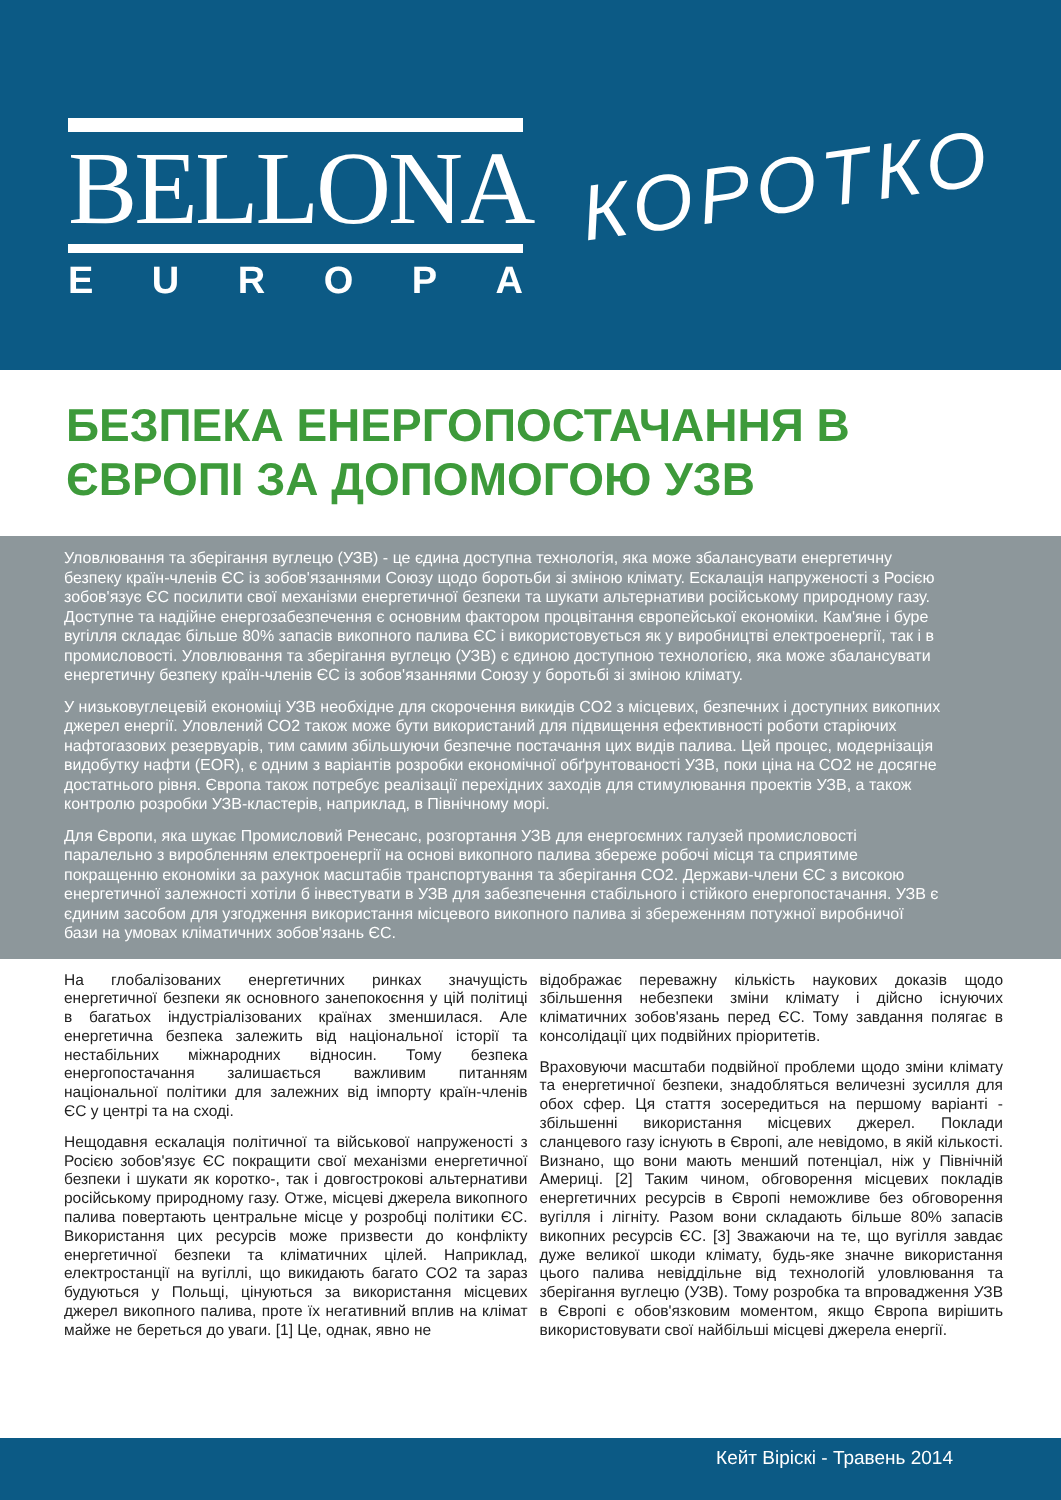BELLONA
EUROPA
КОРОТКО
БЕЗПЕКА ЕНЕРГОПОСТАЧАННЯ В
ЄВРОПІ ЗА ДОПОМОГОЮ УЗВ
Уловлювання та зберігання вуглецю (УЗВ) - це єдина доступна технологія, яка може збалансувати енергетичну безпеку країн-членів ЄС із зобов'язаннями Союзу щодо боротьби зі зміною клімату. Ескалація напруженості з Росією зобов'язує ЄС посилити свої механізми енергетичної безпеки та шукати альтернативи російському природному газу. Доступне та надійне енергозабезпечення є основним фактором процвітання європейської економіки. Кам'яне і буре вугілля складає більше 80% запасів викопного палива ЄС і використовується як у виробництві електроенергії, так і в промисловості. Уловлювання та зберігання вуглецю (УЗВ) є єдиною доступною технологією, яка може збалансувати енергетичну безпеку країн-членів ЄС із зобов'язаннями Союзу у боротьбі зі зміною клімату.
У низьковуглецевій економіці УЗВ необхідне для скорочення викидів CO2 з місцевих, безпечних і доступних викопних джерел енергії. Уловлений CO2 також може бути використаний для підвищення ефективності роботи старіючих нафтогазових резервуарів, тим самим збільшуючи безпечне постачання цих видів палива. Цей процес, модернізація видобутку нафти (EOR), є одним з варіантів розробки економічної обґрунтованості УЗВ, поки ціна на CO2 не досягне достатнього рівня. Європа також потребує реалізації перехідних заходів для стимулювання проектів УЗВ, а також контролю розробки УЗВ-кластерів, наприклад, в Північному морі.
Для Європи, яка шукає Промисловий Ренесанс, розгортання УЗВ для енергоємних галузей промисловості паралельно з виробленням електроенергії на основі викопного палива збереже робочі місця та сприятиме покращенню економіки за рахунок масштабів транспортування та зберігання CO2. Держави-члени ЄС з високою енергетичної залежності хотіли б інвестувати в УЗВ для забезпечення стабільного і стійкого енергопостачання. УЗВ є єдиним засобом для узгодження використання місцевого викопного палива зі збереженням потужної виробничої бази на умовах кліматичних зобов'язань ЄС.
На глобалізованих енергетичних ринках значущість енергетичної безпеки як основного занепокоєння у цій політиці в багатьох індустріалізованих країнах зменшилася. Але енергетична безпека залежить від національної історії та нестабільних міжнародних відносин. Тому безпека енергопостачання залишається важливим питанням національної політики для залежних від імпорту країн-членів ЄС у центрі та на сході.
Нещодавня ескалація політичної та військової напруженості з Росією зобов'язує ЄС покращити свої механізми енергетичної безпеки і шукати як коротко-, так і довгострокові альтернативи російському природному газу. Отже, місцеві джерела викопного палива повертають центральне місце у розробці політики ЄС. Використання цих ресурсів може призвести до конфлікту енергетичної безпеки та кліматичних цілей. Наприклад, електростанції на вугіллі, що викидають багато CO2 та зараз будуються у Польщі, цінуються за використання місцевих джерел викопного палива, проте їх негативний вплив на клімат майже не береться до уваги. [1] Це, однак, явно не
відображає переважну кількість наукових доказів щодо збільшення небезпеки зміни клімату і дійсно існуючих кліматичних зобов'язань перед ЄС. Тому завдання полягає в консолідації цих подвійних пріоритетів.
Враховуючи масштаби подвійної проблеми щодо зміни клімату та енергетичної безпеки, знадобляться величезні зусилля для обох сфер. Ця стаття зосередиться на першому варіанті - збільшенні використання місцевих джерел. Поклади сланцевого газу існують в Європі, але невідомо, в якій кількості. Визнано, що вони мають менший потенціал, ніж у Північній Америці. [2] Таким чином, обговорення місцевих покладів енергетичних ресурсів в Європі неможливе без обговорення вугілля і лігніту. Разом вони складають більше 80% запасів викопних ресурсів ЄС. [3] Зважаючи на те, що вугілля завдає дуже великої шкоди клімату, будь-яке значне використання цього палива невіддільне від технологій уловлювання та зберігання вуглецю (УЗВ). Тому розробка та впровадження УЗВ в Європі є обов'язковим моментом, якщо Європа вирішить використовувати свої найбільші місцеві джерела енергії.
Кейт Віріскі - Травень 2014